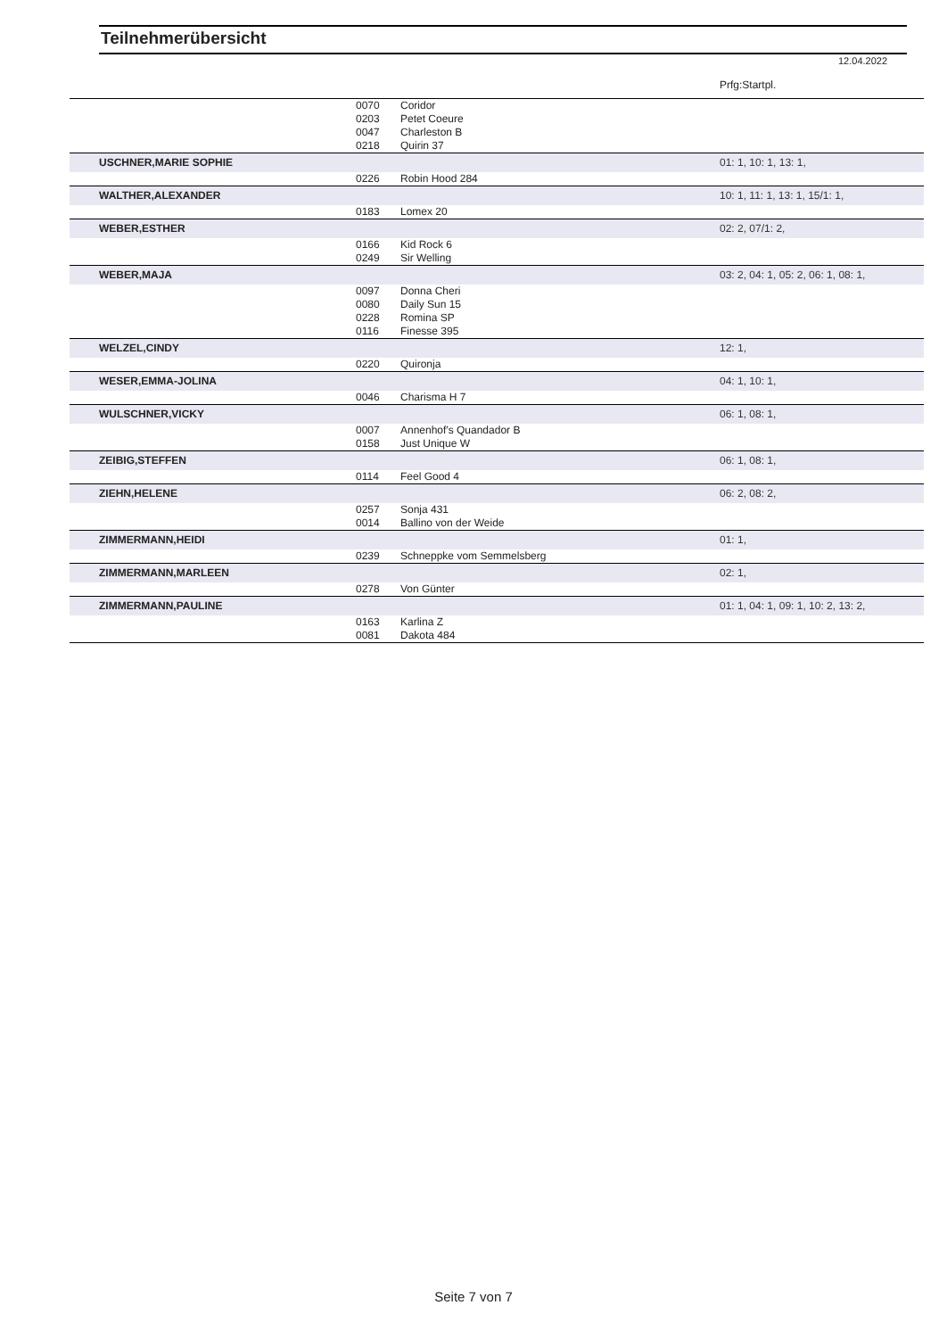Teilnehmerübersicht
12.04.2022
| | | | Prfg:Startpl. |
| | 0070 | Coridor | |
| | 0203 | Petet Coeure | |
| | 0047 | Charleston B | |
| | 0218 | Quirin 37 | |
| USCHNER,MARIE SOPHIE | | | 01: 1, 10: 1, 13: 1, |
| | 0226 | Robin Hood 284 | |
| WALTHER,ALEXANDER | | | 10: 1, 11: 1, 13: 1, 15/1: 1, |
| | 0183 | Lomex 20 | |
| WEBER,ESTHER | | | 02: 2, 07/1: 2, |
| | 0166 | Kid Rock 6 | |
| | 0249 | Sir Welling | |
| WEBER,MAJA | | | 03: 2, 04: 1, 05: 2, 06: 1, 08: 1, |
| | 0097 | Donna Cheri | |
| | 0080 | Daily Sun 15 | |
| | 0228 | Romina SP | |
| | 0116 | Finesse 395 | |
| WELZEL,CINDY | | | 12: 1, |
| | 0220 | Quironja | |
| WESER,EMMA-JOLINA | | | 04: 1, 10: 1, |
| | 0046 | Charisma H 7 | |
| WULSCHNER,VICKY | | | 06: 1, 08: 1, |
| | 0007 | Annenhof's Quandador B | |
| | 0158 | Just Unique W | |
| ZEIBIG,STEFFEN | | | 06: 1, 08: 1, |
| | 0114 | Feel Good 4 | |
| ZIEHN,HELENE | | | 06: 2, 08: 2, |
| | 0257 | Sonja 431 | |
| | 0014 | Ballino von der Weide | |
| ZIMMERMANN,HEIDI | | | 01: 1, |
| | 0239 | Schneppke vom Semmelsberg | |
| ZIMMERMANN,MARLEEN | | | 02: 1, |
| | 0278 | Von Günter | |
| ZIMMERMANN,PAULINE | | | 01: 1, 04: 1, 09: 1, 10: 2, 13: 2, |
| | 0163 | Karlina Z | |
| | 0081 | Dakota 484 | |
Seite 7 von 7